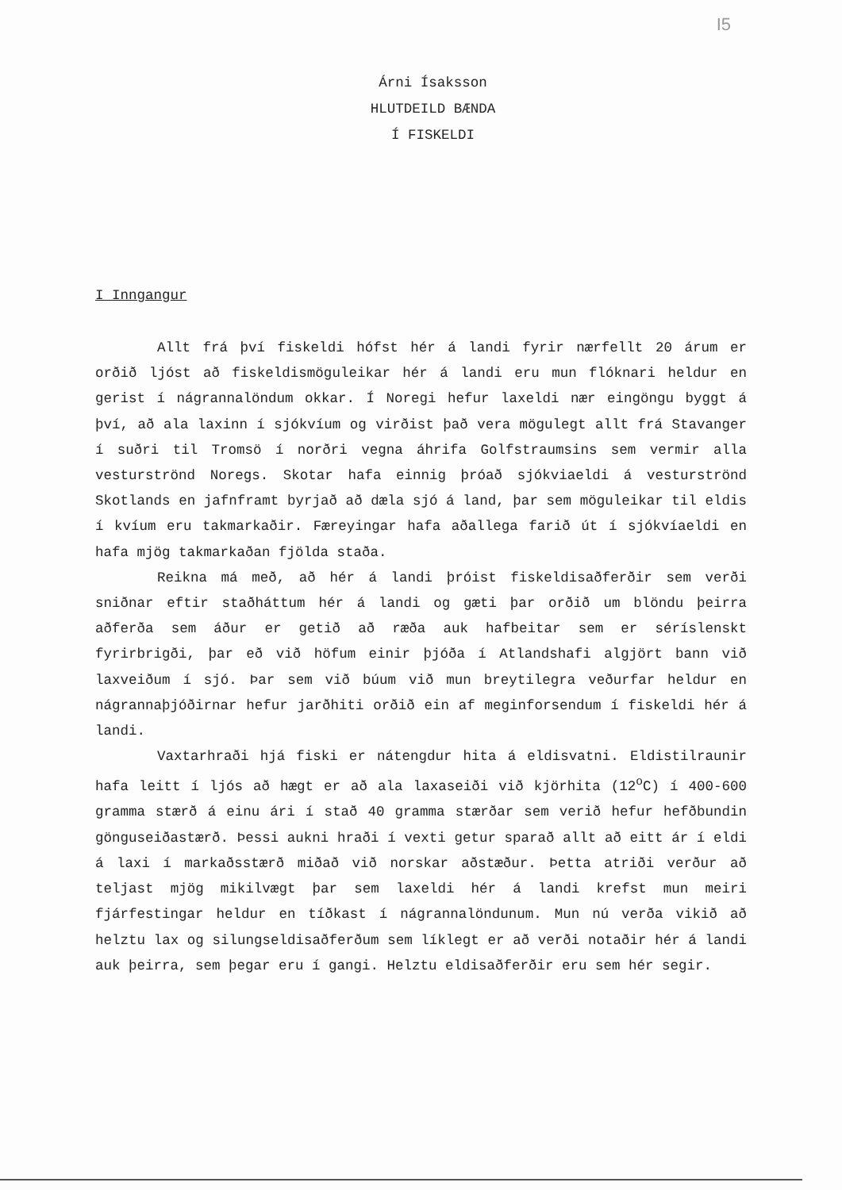I5
Árni Ísaksson
HLUTDEILD BÆNDA
Í FISKELDI
I Inngangur
Allt frá því fiskeldi hófst hér á landi fyrir nærfellt 20 árum er orðið ljóst að fiskeldismöguleikar hér á landi eru mun flóknari heldur en gerist í nágrannalöndum okkar. Í Noregi hefur laxeldi nær eingöngu byggt á því, að ala laxinn í sjókvíum og virðist það vera mögulegt allt frá Stavanger í suðri til Tromsö í norðri vegna áhrifa Golfstraumsins sem vermir alla vesturströnd Noregs. Skotar hafa einnig þróað sjókviaeldi á vesturströnd Skotlands en jafnframt byrjað að dæla sjó á land, þar sem möguleikar til eldis í kvíum eru takmarkaðir. Færeyingar hafa aðallega farið út í sjókvíaeldi en hafa mjög takmarkaðan fjölda staða.
Reikna má með, að hér á landi þróist fiskeldisaðferðir sem verði sniðnar eftir staðháttum hér á landi og gæti þar orðið um blöndu þeirra aðferða sem áður er getið að ræða auk hafbeitar sem er séríslenskt fyrirbrigði, þar eð við höfum einir þjóða í Atlandshafi algjört bann við laxveiðum í sjó. Þar sem við búum við mun breytilegra veðurfar heldur en nágrannaþjóðirnar hefur jarðhiti orðið ein af meginforsendum í fiskeldi hér á landi.
Vaxtarhraði hjá fiski er nátengdur hita á eldisvatni. Eldistilraunir hafa leitt í ljós að hægt er að ala laxaseiði við kjörhita (12<sup>o</sup>C) í 400-600 gramma stærð á einu ári í stað 40 gramma stærðar sem verið hefur hefðbundin gönguseiðastærð. Þessi aukni hraði í vexti getur sparað allt að eitt ár í eldi á laxi í markaðsstærð miðað við norskar aðstæður. Þetta atriði verður að teljast mjög mikilvægt þar sem laxeldi hér á landi krefst mun meiri fjárfestingar heldur en tíðkast í nágrannalöndunum. Mun nú verða vikið að helztu lax og silungseldisaðferðum sem líklegt er að verði notaðir hér á landi auk þeirra, sem þegar eru í gangi. Helztu eldisaðferðir eru sem hér segir.